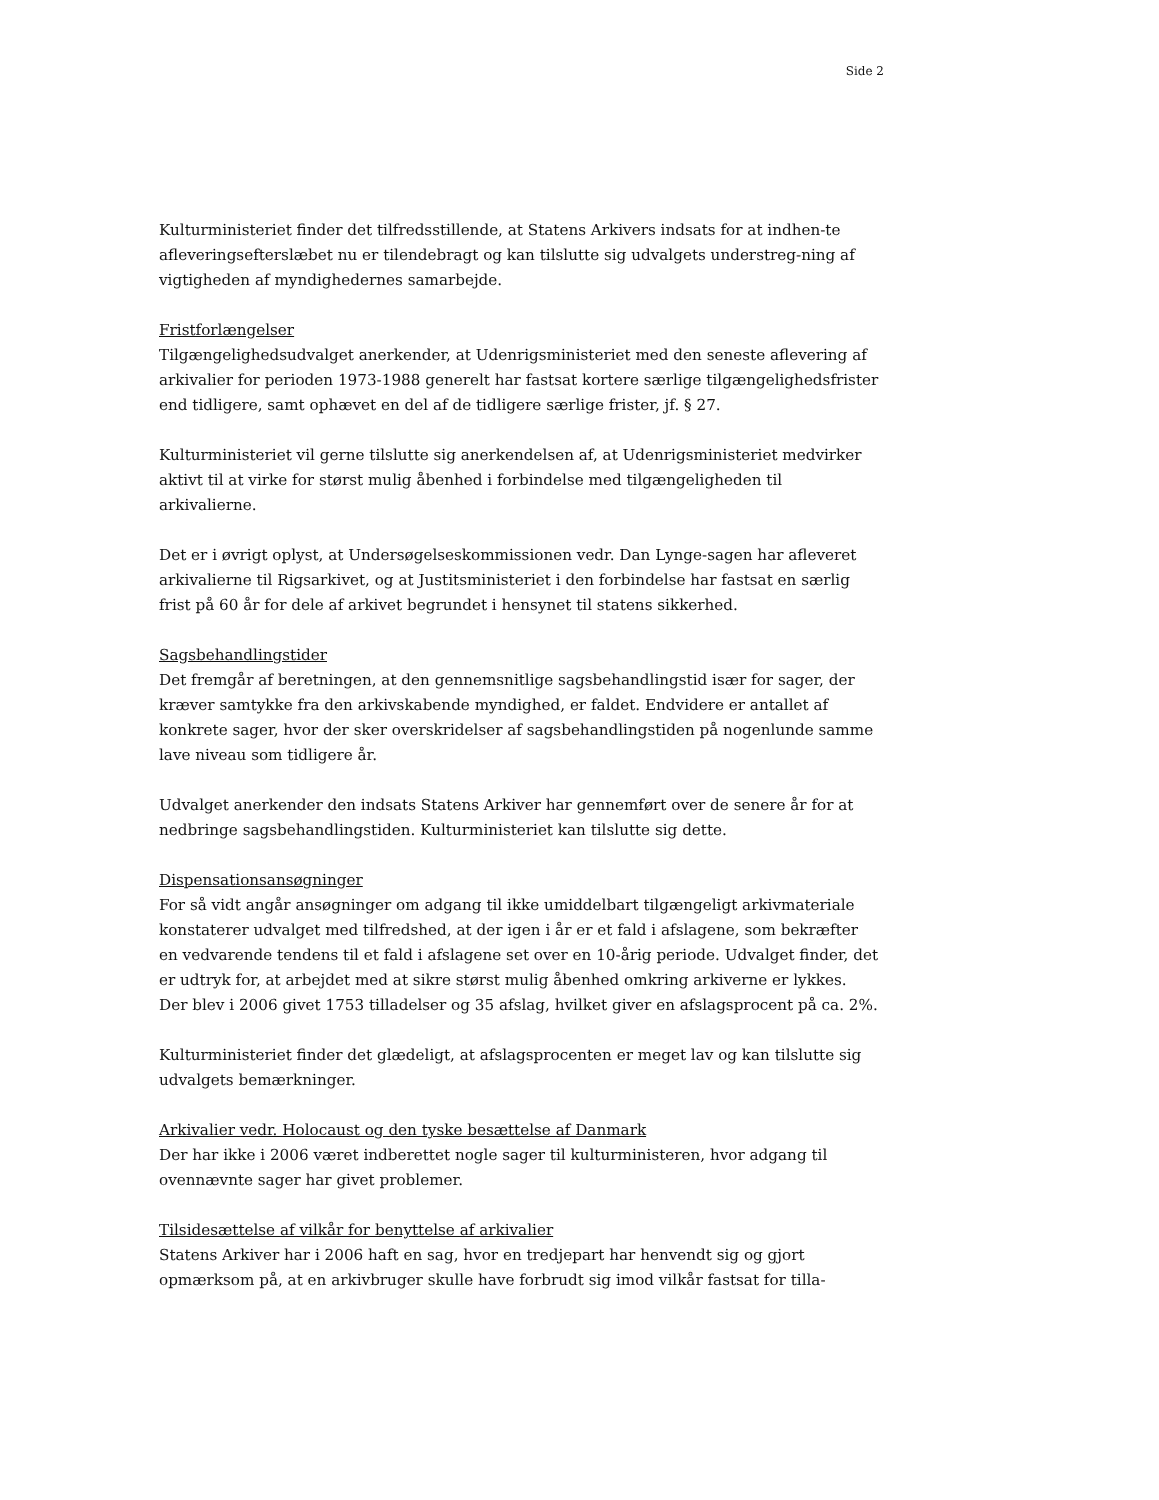Side 2
Kulturministeriet finder det tilfredsstillende, at Statens Arkivers indsats for at indhen-te afleveringsefterslæbet nu er tilendebragt og kan tilslutte sig udvalgets understreg-ning af vigtigheden af myndighedernes samarbejde.
Fristforlængelser
Tilgængelighedsudvalget anerkender, at Udenrigsministeriet med den seneste aflevering af arkivalier for perioden 1973-1988 generelt har fastsat kortere særlige tilgængelighedsfrister end tidligere, samt ophævet en del af de tidligere særlige frister, jf. § 27.
Kulturministeriet vil gerne tilslutte sig anerkendelsen af, at Udenrigsministeriet medvirker aktivt til at virke for størst mulig åbenhed i forbindelse med tilgængeligheden til arkivalierne.
Det er i øvrigt oplyst, at Undersøgelseskommissionen vedr. Dan Lynge-sagen har afleveret arkivalierne til Rigsarkivet, og at Justitsministeriet i den forbindelse har fastsat en særlig frist på 60 år for dele af arkivet begrundet i hensynet til statens sikkerhed.
Sagsbehandlingstider
Det fremgår af beretningen, at den gennemsnitlige sagsbehandlingstid især for sager, der kræver samtykke fra den arkivskabende myndighed, er faldet. Endvidere er antallet af konkrete sager, hvor der sker overskridelser af sagsbehandlingstiden på nogenlunde samme lave niveau som tidligere år.
Udvalget anerkender den indsats Statens Arkiver har gennemført over de senere år for at nedbringe sagsbehandlingstiden. Kulturministeriet kan tilslutte sig dette.
Dispensationsansøgninger
For så vidt angår ansøgninger om adgang til ikke umiddelbart tilgængeligt arkivmateriale konstaterer udvalget med tilfredshed, at der igen i år er et fald i afslagene, som bekræfter en vedvarende tendens til et fald i afslagene set over en 10-årig periode. Udvalget finder, det er udtryk for, at arbejdet med at sikre størst mulig åbenhed omkring arkiverne er lykkes. Der blev i 2006 givet 1753 tilladelser og 35 afslag, hvilket giver en afslagsprocent på ca. 2%.
Kulturministeriet finder det glædeligt, at afslagsprocenten er meget lav og kan tilslutte sig udvalgets bemærkninger.
Arkivalier vedr. Holocaust og den tyske besættelse af Danmark
Der har ikke i 2006 været indberettet nogle sager til kulturministeren, hvor adgang til ovennævnte sager har givet problemer.
Tilsidesættelse af vilkår for benyttelse af arkivalier
Statens Arkiver har i 2006 haft en sag, hvor en tredjepart har henvendt sig og gjort opmærksom på, at en arkivbruger skulle have forbrudt sig imod vilkår fastsat for tilla-